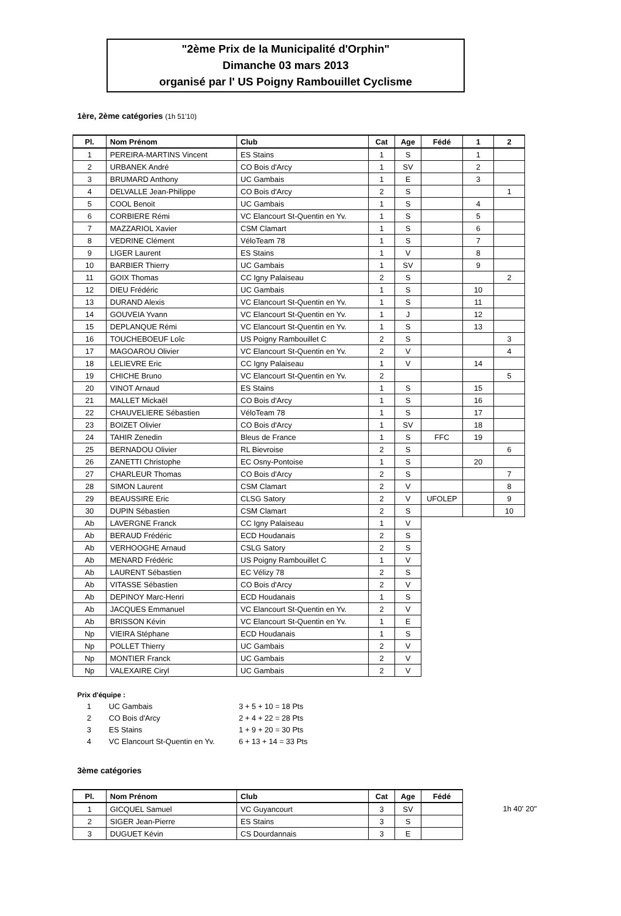"2ème Prix de la Municipalité d'Orphin"
Dimanche 03 mars 2013
organisé par l' US Poigny Rambouillet Cyclisme
1ère, 2ème catégories (1h 51'10)
| Pl. | Nom Prénom | Club | Cat | Age | Fédé | 1 | 2 |
| --- | --- | --- | --- | --- | --- | --- | --- |
| 1 | PEREIRA-MARTINS Vincent | ES Stains | 1 | S | | 1 | |
| 2 | URBANEK André | CO Bois d'Arcy | 1 | SV | | 2 | |
| 3 | BRUMARD Anthony | UC Gambais | 1 | E | | 3 | |
| 4 | DELVALLE Jean-Philippe | CO Bois d'Arcy | 2 | S | | | 1 |
| 5 | COOL Benoit | UC Gambais | 1 | S | | 4 | |
| 6 | CORBIERE Rémi | VC Elancourt St-Quentin en Yv. | 1 | S | | 5 | |
| 7 | MAZZARIOL Xavier | CSM Clamart | 1 | S | | 6 | |
| 8 | VEDRINE Clément | VéloTeam 78 | 1 | S | | 7 | |
| 9 | LIGER Laurent | ES Stains | 1 | V | | 8 | |
| 10 | BARBIER Thierry | UC Gambais | 1 | SV | | 9 | |
| 11 | GOIX Thomas | CC Igny Palaiseau | 2 | S | | | 2 |
| 12 | DIEU Frédéric | UC Gambais | 1 | S | | 10 | |
| 13 | DURAND Alexis | VC Elancourt St-Quentin en Yv. | 1 | S | | 11 | |
| 14 | GOUVEIA Yvann | VC Elancourt St-Quentin en Yv. | 1 | J | | 12 | |
| 15 | DEPLANQUE Rémi | VC Elancourt St-Quentin en Yv. | 1 | S | | 13 | |
| 16 | TOUCHEBOEUF Loîc | US Poigny Rambouillet C | 2 | S | | | 3 |
| 17 | MAGOAROU Olivier | VC Elancourt St-Quentin en Yv. | 2 | V | | | 4 |
| 18 | LELIEVRE Eric | CC Igny Palaiseau | 1 | V | | 14 | |
| 19 | CHICHE Bruno | VC Elancourt St-Quentin en Yv. | 2 | | | | 5 |
| 20 | VINOT Arnaud | ES Stains | 1 | S | | 15 | |
| 21 | MALLET Mickaël | CO Bois d'Arcy | 1 | S | | 16 | |
| 22 | CHAUVELIERE Sébastien | VéloTeam 78 | 1 | S | | 17 | |
| 23 | BOIZET Olivier | CO Bois d'Arcy | 1 | SV | | 18 | |
| 24 | TAHIR Zenedin | Bleus de France | 1 | S | FFC | 19 | |
| 25 | BERNADOU Olivier | RL Bievroise | 2 | S | | | 6 |
| 26 | ZANETTI Christophe | EC Osny-Pontoise | 1 | S | | 20 | |
| 27 | CHARLEUR Thomas | CO Bois d'Arcy | 2 | S | | | 7 |
| 28 | SIMON Laurent | CSM Clamart | 2 | V | | | 8 |
| 29 | BEAUSSIRE Eric | CLSG Satory | 2 | V | UFOLEP | | 9 |
| 30 | DUPIN Sébastien | CSM Clamart | 2 | S | | | 10 |
| Ab | LAVERGNE Franck | CC Igny Palaiseau | 1 | V | | | |
| Ab | BERAUD Frédéric | ECD Houdanais | 2 | S | | | |
| Ab | VERHOOGHE Arnaud | CSLG Satory | 2 | S | | | |
| Ab | MENARD Frédéric | US Poigny Rambouillet C | 1 | V | | | |
| Ab | LAURENT Sébastien | EC Vélizy 78 | 2 | S | | | |
| Ab | VITASSE Sébastien | CO Bois d'Arcy | 2 | V | | | |
| Ab | DEPINOY Marc-Henri | ECD Houdanais | 1 | S | | | |
| Ab | JACQUES Emmanuel | VC Elancourt St-Quentin en Yv. | 2 | V | | | |
| Ab | BRISSON Kévin | VC Elancourt St-Quentin en Yv. | 1 | E | | | |
| Np | VIEIRA Stéphane | ECD Houdanais | 1 | S | | | |
| Np | POLLET Thierry | UC Gambais | 2 | V | | | |
| Np | MONTIER Franck | UC Gambais | 2 | V | | | |
| Np | VALEXAIRE Ciryl | UC Gambais | 2 | V | | | |
Prix d'équipe :
| 1 | UC Gambais | 3 + 5 + 10 = 18 Pts |
| 2 | CO Bois d'Arcy | 2 + 4 + 22 = 28 Pts |
| 3 | ES Stains | 1 + 9 + 20 = 30 Pts |
| 4 | VC Elancourt St-Quentin en Yv. | 6 + 13 + 14 = 33 Pts |
3ème catégories
| Pl. | Nom Prénom | Club | Cat | Age | Fédé | |
| --- | --- | --- | --- | --- | --- | --- |
| 1 | GICQUEL Samuel | VC Guyancourt | 3 | SV | | 1h 40' 20" |
| 2 | SIGER Jean-Pierre | ES Stains | 3 | S | | |
| 3 | DUGUET Kévin | CS Dourdannais | 3 | E | | |